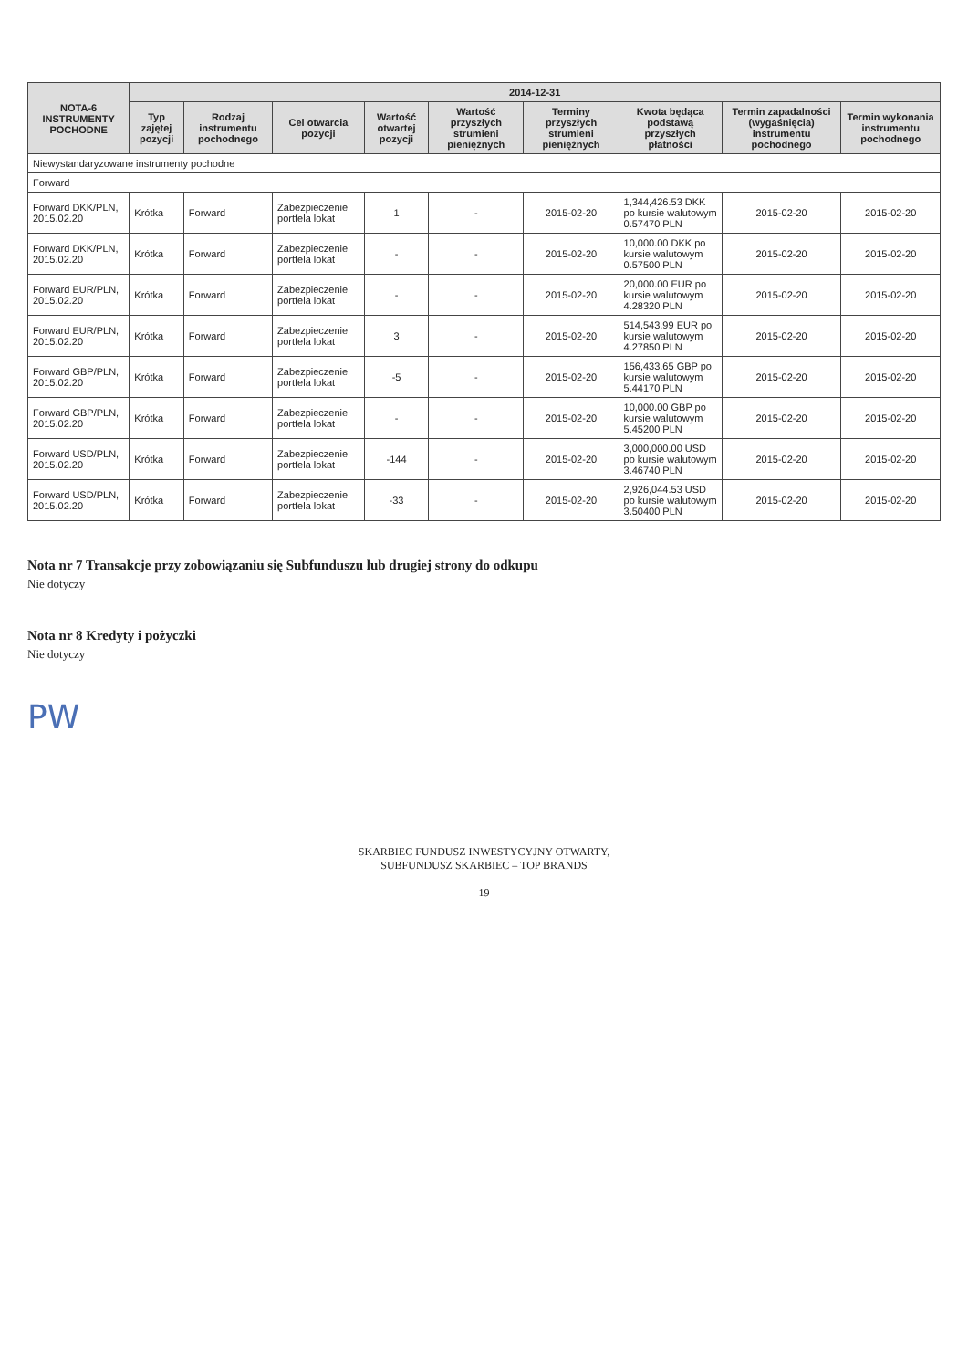| NOTA-6 INSTRUMENTY POCHODNE | 2014-12-31 | | | | | | | | |
| --- | --- | --- | --- | --- | --- | --- | --- | --- | --- |
| | Typ zajętej pozycji | Rodzaj instrumentu pochodnego | Cel otwarcia pozycji | Wartość otwartej pozycji | Wartość przyszłych strumieni pieniężnych | Terminy przyszłych strumieni pieniężnych | Kwota będąca podstawą przyszłych płatności | Termin zapadalności (wygaśnięcia) instrumentu pochodnego | Termin wykonania instrumentu pochodnego |
| Niewystandaryzowane instrumenty pochodne | | | | | | | | | |
| Forward | | | | | | | | | |
| Forward DKK/PLN, 2015.02.20 | Krótka | Forward | Zabezpieczenie portfela lokat | 1 | - | 2015-02-20 | 1,344,426.53 DKK po kursie walutowym 0.57470 PLN | 2015-02-20 | 2015-02-20 |
| Forward DKK/PLN, 2015.02.20 | Krótka | Forward | Zabezpieczenie portfela lokat | - | - | 2015-02-20 | 10,000.00 DKK po kursie walutowym 0.57500 PLN | 2015-02-20 | 2015-02-20 |
| Forward EUR/PLN, 2015.02.20 | Krótka | Forward | Zabezpieczenie portfela lokat | - | - | 2015-02-20 | 20,000.00 EUR po kursie walutowym 4.28320 PLN | 2015-02-20 | 2015-02-20 |
| Forward EUR/PLN, 2015.02.20 | Krótka | Forward | Zabezpieczenie portfela lokat | 3 | - | 2015-02-20 | 514,543.99 EUR po kursie walutowym 4.27850 PLN | 2015-02-20 | 2015-02-20 |
| Forward GBP/PLN, 2015.02.20 | Krótka | Forward | Zabezpieczenie portfela lokat | -5 | - | 2015-02-20 | 156,433.65 GBP po kursie walutowym 5.44170 PLN | 2015-02-20 | 2015-02-20 |
| Forward GBP/PLN, 2015.02.20 | Krótka | Forward | Zabezpieczenie portfela lokat | - | - | 2015-02-20 | 10,000.00 GBP po kursie walutowym 5.45200 PLN | 2015-02-20 | 2015-02-20 |
| Forward USD/PLN, 2015.02.20 | Krótka | Forward | Zabezpieczenie portfela lokat | -144 | - | 2015-02-20 | 3,000,000.00 USD po kursie walutowym 3.46740 PLN | 2015-02-20 | 2015-02-20 |
| Forward USD/PLN, 2015.02.20 | Krótka | Forward | Zabezpieczenie portfela lokat | -33 | - | 2015-02-20 | 2,926,044.53 USD po kursie walutowym 3.50400 PLN | 2015-02-20 | 2015-02-20 |
Nota nr 7 Transakcje przy zobowiązaniu się Subfunduszu lub drugiej strony do odkupu
Nie dotyczy
Nota nr 8 Kredyty i pożyczki
Nie dotyczy
PW
SKARBIEC FUNDUSZ INWESTYCYJNY OTWARTY,
SUBFUNDUSZ SKARBIEC – TOP BRANDS
19